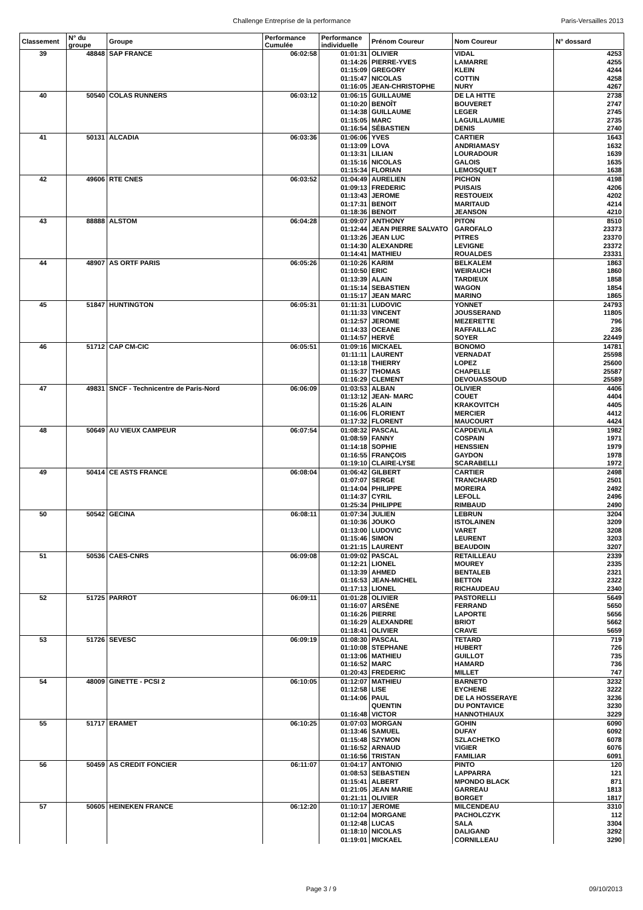x Challenge Entreprise de la performance Paris-Versailles 2013
| Classement | N° du groupe | Groupe | Performance Cumulée | Performance individuelle | Prénom Coureur | Nom Coureur | N° dossard |
| --- | --- | --- | --- | --- | --- | --- | --- |
| 39 | 48848 | SAP FRANCE | 06:02:58 | 01:01:31 | OLIVIER | VIDAL | 4253 |
| | | | | 01:14:26 | PIERRE-YVES | LAMARRE | 4255 |
| | | | | 01:15:09 | GREGORY | KLEIN | 4244 |
| | | | | 01:15:47 | NICOLAS | COTTIN | 4258 |
| | | | | 01:16:05 | JEAN-CHRISTOPHE | NURY | 4267 |
| 40 | 50540 | COLAS RUNNERS | 06:03:12 | 01:06:15 | GUILLAUME | DE LA HITTE | 2738 |
| | | | | 01:10:20 | BENOÎT | BOUVERET | 2747 |
| | | | | 01:14:38 | GUILLAUME | LEGER | 2745 |
| | | | | 01:15:05 | MARC | LAGUILLAUMIE | 2735 |
| | | | | 01:16:54 | SÉBASTIEN | DENIS | 2740 |
| 41 | 50131 | ALCADIA | 06:03:36 | 01:06:06 | YVES | CARTIER | 1643 |
| | | | | 01:13:09 | LOVA | ANDRIAMASY | 1632 |
| | | | | 01:13:31 | LILIAN | LOURADOUR | 1639 |
| | | | | 01:15:16 | NICOLAS | GALOIS | 1635 |
| | | | | 01:15:34 | FLORIAN | LEMOSQUET | 1638 |
| 42 | 49606 | RTE CNES | 06:03:52 | 01:04:49 | AURELIEN | PICHON | 4198 |
| | | | | 01:09:13 | FREDERIC | PUISAIS | 4206 |
| | | | | 01:13:43 | JEROME | RESTOUEIX | 4202 |
| | | | | 01:17:31 | BENOIT | MARITAUD | 4214 |
| | | | | 01:18:36 | BENOIT | JEANSON | 4210 |
| 43 | 88888 | ALSTOM | 06:04:28 | 01:09:07 | ANTHONY | PITON | 8510 |
| | | | | 01:12:44 | JEAN PIERRE SALVATO | GAROFALO | 23373 |
| | | | | 01:13:26 | JEAN LUC | PITRES | 23370 |
| | | | | 01:14:30 | ALEXANDRE | LEVIGNE | 23372 |
| | | | | 01:14:41 | MATHIEU | ROUALDES | 23331 |
| 44 | 48907 | AS ORTF PARIS | 06:05:26 | 01:10:26 | KARIM | BELKALEM | 1863 |
| | | | | 01:10:50 | ERIC | WEIRAUCH | 1860 |
| | | | | 01:13:39 | ALAIN | TARDIEUX | 1858 |
| | | | | 01:15:14 | SEBASTIEN | WAGON | 1854 |
| | | | | 01:15:17 | JEAN MARC | MARINO | 1865 |
| 45 | 51847 | HUNTINGTON | 06:05:31 | 01:11:31 | LUDOVIC | YONNET | 24793 |
| | | | | 01:11:33 | VINCENT | JOUSSERAND | 11805 |
| | | | | 01:12:57 | JEROME | MEZERETTE | 796 |
| | | | | 01:14:33 | OCEANE | RAFFAILLAC | 236 |
| | | | | 01:14:57 | HERVÉ | SOYER | 22449 |
| 46 | 51712 | CAP CM-CIC | 06:05:51 | 01:09:16 | MICKAEL | BONOMO | 14781 |
| | | | | 01:11:11 | LAURENT | VERNADAT | 25598 |
| | | | | 01:13:18 | THIERRY | LOPEZ | 25600 |
| | | | | 01:15:37 | THOMAS | CHAPELLE | 25587 |
| | | | | 01:16:29 | CLEMENT | DEVOUASSOUD | 25589 |
| 47 | 49831 | SNCF - Technicentre de Paris-Nord | 06:06:09 | 01:03:53 | ALBAN | OLIVIER | 4406 |
| | | | | 01:13:12 | JEAN- MARC | COUET | 4404 |
| | | | | 01:15:26 | ALAIN | KRAKOVITCH | 4405 |
| | | | | 01:16:06 | FLORIENT | MERCIER | 4412 |
| | | | | 01:17:32 | FLORENT | MAUCOURT | 4424 |
| 48 | 50649 | AU VIEUX CAMPEUR | 06:07:54 | 01:08:32 | PASCAL | CAPDEVILA | 1982 |
| | | | | 01:08:59 | FANNY | COSPAIN | 1971 |
| | | | | 01:14:18 | SOPHIE | HENSSIEN | 1979 |
| | | | | 01:16:55 | FRANÇOIS | GAYDON | 1978 |
| | | | | 01:19:10 | CLAIRE-LYSE | SCARABELLI | 1972 |
| 49 | 50414 | CE ASTS FRANCE | 06:08:04 | 01:06:42 | GILBERT | CARTIER | 2498 |
| | | | | 01:07:07 | SERGE | TRANCHARD | 2501 |
| | | | | 01:14:04 | PHILIPPE | MOREIRA | 2492 |
| | | | | 01:14:37 | CYRIL | LEFOLL | 2496 |
| | | | | 01:25:34 | PHILIPPE | RIMBAUD | 2490 |
| 50 | 50542 | GECINA | 06:08:11 | 01:07:34 | JULIEN | LEBRUN | 3204 |
| | | | | 01:10:36 | JOUKO | ISTOLAINEN | 3209 |
| | | | | 01:13:00 | LUDOVIC | VARET | 3208 |
| | | | | 01:15:46 | SIMON | LEURENT | 3203 |
| | | | | 01:21:15 | LAURENT | BEAUDOIN | 3207 |
| 51 | 50536 | CAES-CNRS | 06:09:08 | 01:09:02 | PASCAL | RETAILLEAU | 2339 |
| | | | | 01:12:21 | LIONEL | MOUREY | 2335 |
| | | | | 01:13:39 | AHMED | BENTALEB | 2321 |
| | | | | 01:16:53 | JEAN-MICHEL | BETTON | 2322 |
| | | | | 01:17:13 | LIONEL | RICHAUDEAU | 2340 |
| 52 | 51725 | PARROT | 06:09:11 | 01:01:28 | OLIVIER | PASTORELLI | 5649 |
| | | | | 01:16:07 | ARSÈNE | FERRAND | 5650 |
| | | | | 01:16:26 | PIERRE | LAPORTE | 5656 |
| | | | | 01:16:29 | ALEXANDRE | BRIOT | 5662 |
| | | | | 01:18:41 | OLIVIER | CRAVE | 5659 |
| 53 | 51726 | SEVESC | 06:09:19 | 01:08:30 | PASCAL | TETARD | 719 |
| | | | | 01:10:08 | STEPHANE | HUBERT | 726 |
| | | | | 01:13:06 | MATHIEU | GUILLOT | 735 |
| | | | | 01:16:52 | MARC | HAMARD | 736 |
| | | | | 01:20:43 | FREDERIC | MILLET | 747 |
| 54 | 48009 | GINETTE - PCSI 2 | 06:10:05 | 01:12:07 | MATHIEU | BARNETO | 3232 |
| | | | | 01:12:58 | LISE | EYCHENE | 3222 |
| | | | | 01:14:06 | PAUL | DE LA HOSSERAYE | 3236 |
| | | | | | QUENTIN | DU PONTAVICE | 3230 |
| | | | | 01:16:48 | VICTOR | HANNOTHIAUX | 3229 |
| 55 | 51717 | ERAMET | 06:10:25 | 01:07:03 | MORGAN | GOHIN | 6090 |
| | | | | 01:13:46 | SAMUEL | DUFAY | 6092 |
| | | | | 01:15:48 | SZYMON | SZLACHETKO | 6078 |
| | | | | 01:16:52 | ARNAUD | VIGIER | 6076 |
| | | | | 01:16:56 | TRISTAN | FAMILIAR | 6091 |
| 56 | 50459 | AS CREDIT FONCIER | 06:11:07 | 01:04:17 | ANTONIO | PINTO | 120 |
| | | | | 01:08:53 | SEBASTIEN | LAPPARRA | 121 |
| | | | | 01:15:41 | ALBERT | MPONDO BLACK | 871 |
| | | | | 01:21:05 | JEAN MARIE | GARREAU | 1813 |
| | | | | 01:21:11 | OLIVIER | BORGET | 1817 |
| 57 | 50605 | HEINEKEN FRANCE | 06:12:20 | 01:10:17 | JEROME | MILCENDEAU | 3310 |
| | | | | 01:12:04 | MORGANE | PACHOLCZYK | 112 |
| | | | | 01:12:48 | LUCAS | SALA | 3304 |
| | | | | 01:18:10 | NICOLAS | DALIGAND | 3292 |
| | | | | 01:19:01 | MICKAEL | CORNILLEAU | 3290 |
Page 3 / 9 09/10/2013